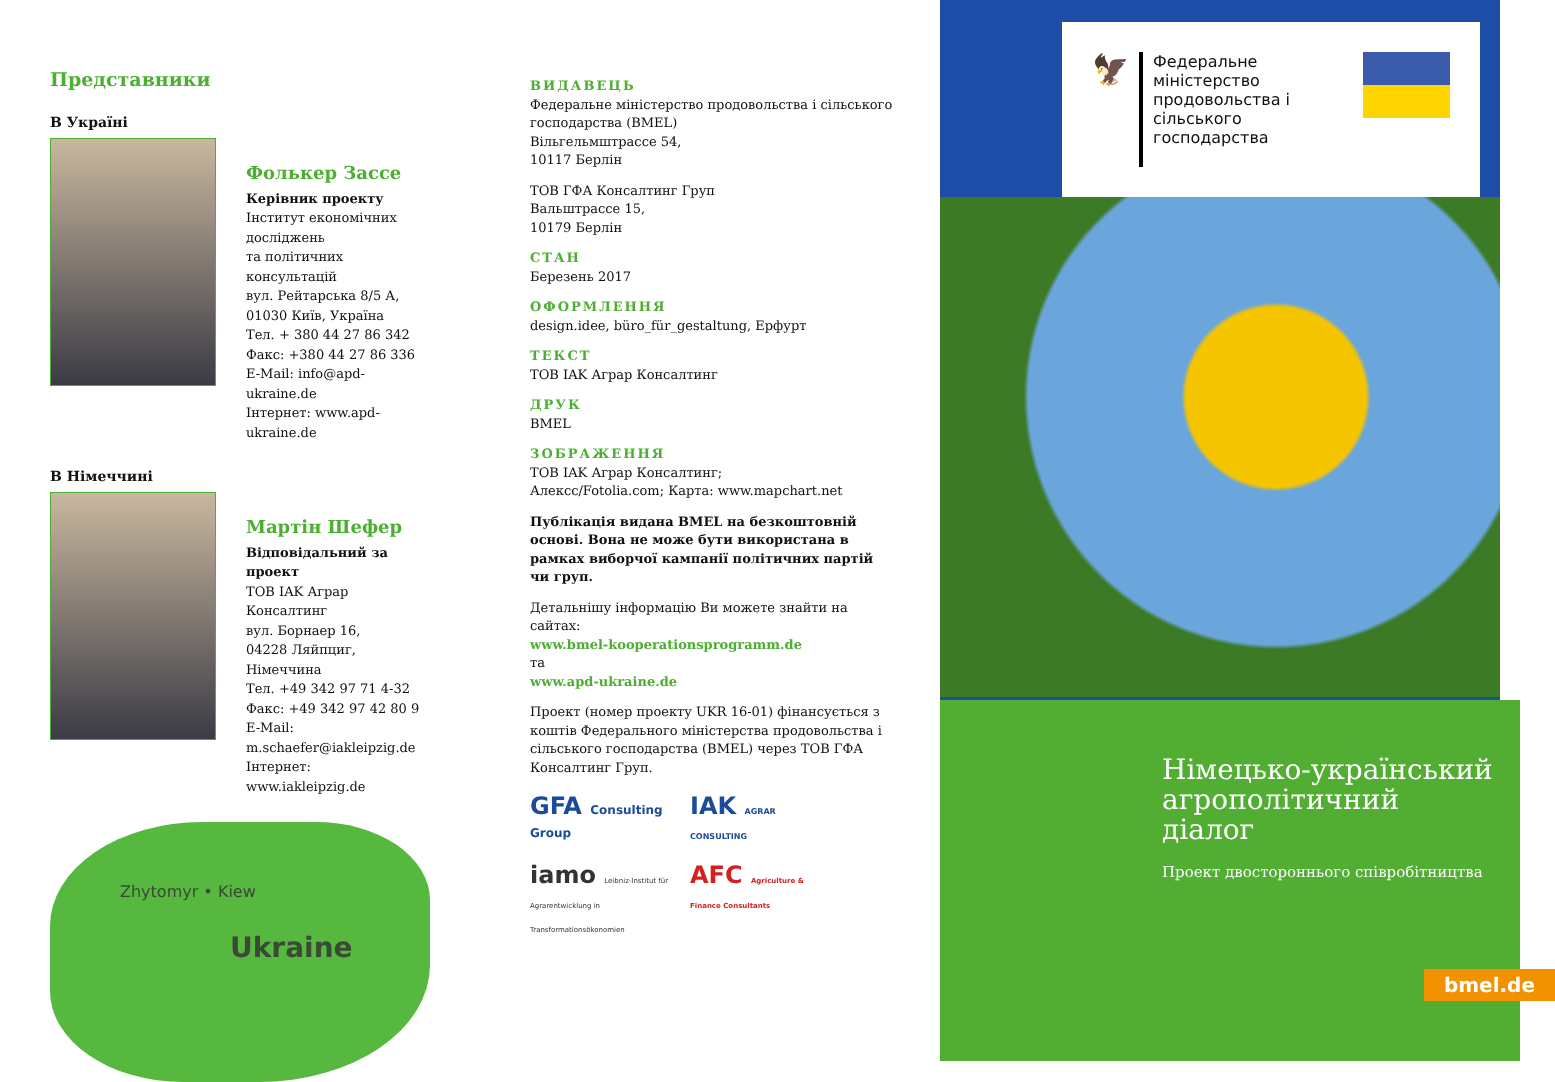Представники
В Україні
Фолькер Зассе
Керівник проекту
Інститут економічних досліджень
та політичних консультацій
вул. Рейтарська 8/5 А,
01030 Київ, Україна
Тел. + 380 44 27 86 342
Факс: +380 44 27 86 336
E-Mail: info@apd-ukraine.de
Інтернет: www.apd-ukraine.de
В Німеччині
Мартін Шефер
Відповідальний за проект
ТОВ IAK Аграр Консалтинг
вул. Борнаер 16,
04228 Ляйпциг,
Німеччина
Тел. +49 342 97 71 4-32
Факс: +49 342 97 42 80 9
E-Mail:
m.schaefer@iakleipzig.de
Інтернет: www.iakleipzig.de
Zhytomyr • Kiew
Ukraine
ВИДАВЕЦЬ
Федеральне міністерство продовольства і сільського господарства (BMEL)
Вільгельмштрассе 54,
10117 Берлін
ТОВ ГФА Консалтинг Груп
Вальштрассе 15,
10179 Берлін
СТАН
Березень 2017
ОФОРМЛЕННЯ
design.idee, büro_für_gestaltung, Ерфурт
ТЕКСТ
ТОВ IAK Аграр Консалтинг
ДРУК
BMEL
ЗОБРАЖЕННЯ
ТОВ IAK Аграр Консалтинг;
Алексс/Fotolia.com; Карта: www.mapchart.net
Публікація видана BMEL на безкоштовній основі. Вона не може бути використана в рамках виборчої кампанії політичних партій чи груп.
Детальнішу інформацію Ви можете знайти на сайтах:
www.bmel-kooperationsprogramm.de
та
www.apd-ukraine.de
Проект (номер проекту UKR 16-01) фінансується з коштів Федерального міністерства продовольства і сільського господарства (BMEL) через ТОВ ГФА Консалтинг Груп.
GFA Consulting Group
IAK AGRAR CONSULTING
iamo Leibniz-Institut für Agrarentwicklung in Transformationsökonomien
AFC Agriculture & Finance Consultants
🦅
Федеральне міністерство
продовольства і
сільського господарства
Німецько-український агрополітичний діалог
Проект двостороннього співробітництва
bmel.de